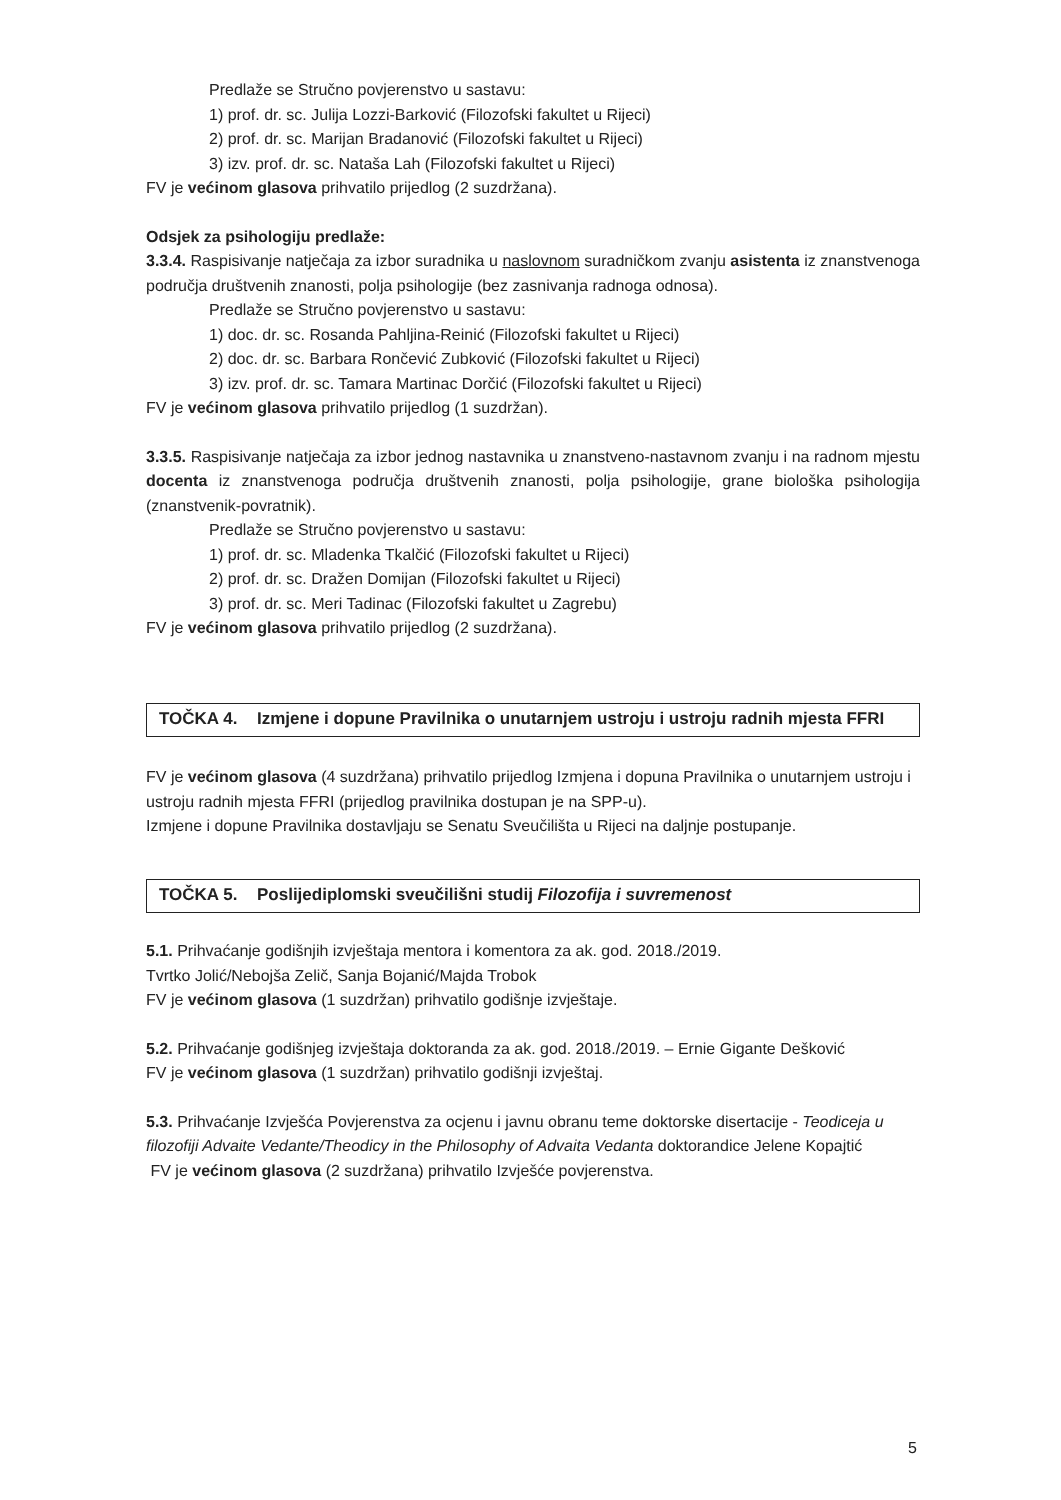Predlaže se Stručno povjerenstvo u sastavu:
1) prof. dr. sc. Julija Lozzi-Barković (Filozofski fakultet u Rijeci)
2) prof. dr. sc. Marijan Bradanović (Filozofski fakultet u Rijeci)
3) izv. prof. dr. sc. Nataša Lah (Filozofski fakultet u Rijeci)
FV je većinom glasova prihvatilo prijedlog (2 suzdržana).
Odsjek za psihologiju predlaže:
3.3.4. Raspisivanje natječaja za izbor suradnika u naslovnom suradničkom zvanju asistenta iz znanstvenoga područja društvenih znanosti, polja psihologije (bez zasnivanja radnoga odnosa).
Predlaže se Stručno povjerenstvo u sastavu:
1) doc. dr. sc. Rosanda Pahljina-Reinić (Filozofski fakultet u Rijeci)
2) doc. dr. sc. Barbara Rončević Zubković (Filozofski fakultet u Rijeci)
3) izv. prof. dr. sc. Tamara Martinac Dorčić (Filozofski fakultet u Rijeci)
FV je većinom glasova prihvatilo prijedlog (1 suzdržan).
3.3.5. Raspisivanje natječaja za izbor jednog nastavnika u znanstveno-nastavnom zvanju i na radnom mjestu docenta iz znanstvenoga područja društvenih znanosti, polja psihologije, grane biološka psihologija (znanstvenik-povratnik).
Predlaže se Stručno povjerenstvo u sastavu:
1) prof. dr. sc. Mladenka Tkalčić (Filozofski fakultet u Rijeci)
2) prof. dr. sc. Dražen Domijan (Filozofski fakultet u Rijeci)
3) prof. dr. sc. Meri Tadinac (Filozofski fakultet u Zagrebu)
FV je većinom glasova prihvatilo prijedlog (2 suzdržana).
TOČKA 4. Izmjene i dopune Pravilnika o unutarnjem ustroju i ustroju radnih mjesta FFRI
FV je većinom glasova (4 suzdržana) prihvatilo prijedlog Izmjena i dopuna Pravilnika o unutarnjem ustroju i ustroju radnih mjesta FFRI (prijedlog pravilnika dostupan je na SPP-u).
Izmjene i dopune Pravilnika dostavljaju se Senatu Sveučilišta u Rijeci na daljnje postupanje.
TOČKA 5. Poslijediplomski sveučilišni studij Filozofija i suvremenost
5.1. Prihvaćanje godišnjih izvještaja mentora i komentora za ak. god. 2018./2019.
Tvrtko Jolić/Nebojša Zelič, Sanja Bojanić/Majda Trobok
FV je većinom glasova (1 suzdržan) prihvatilo godišnje izvještaje.
5.2. Prihvaćanje godišnjeg izvještaja doktoranda za ak. god. 2018./2019. – Ernie Gigante Dešković
FV je većinom glasova (1 suzdržan) prihvatilo godišnji izvještaj.
5.3. Prihvaćanje Izvješća Povjerenstva za ocjenu i javnu obranu teme doktorske disertacije - Teodiceja u filozofiji Advaite Vedante/Theodicy in the Philosophy of Advaita Vedanta doktorandice Jelene Kopajtić
FV je većinom glasova (2 suzdržana) prihvatilo Izvješće povjerenstva.
5